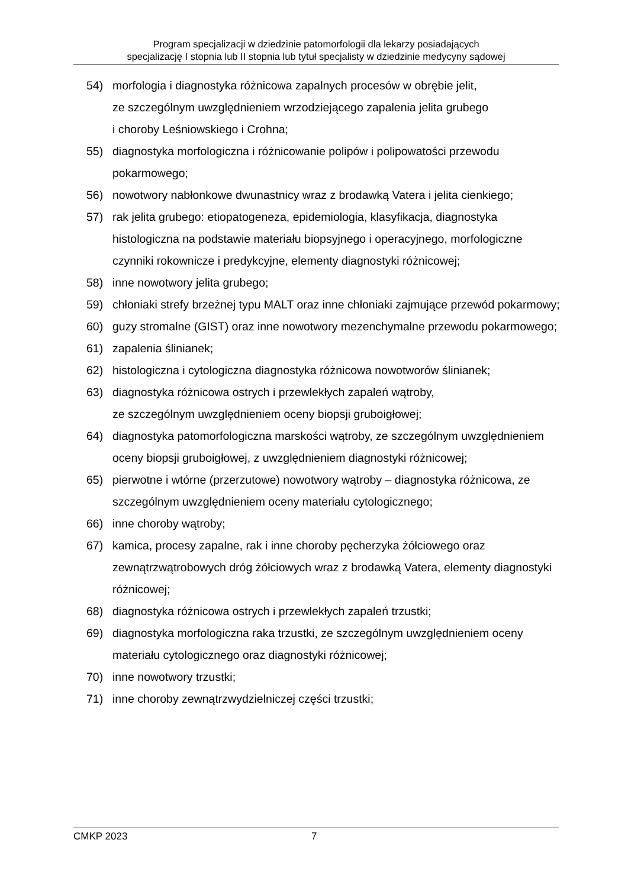Program specjalizacji w dziedzinie patomorfologii dla lekarzy posiadających
specjalizację I stopnia lub II stopnia lub tytuł specjalisty w dziedzinie medycyny sądowej
54) morfologia i diagnostyka różnicowa zapalnych procesów w obrębie jelit,
ze szczególnym uwzględnieniem wrzodziejącego zapalenia jelita grubego
i choroby Leśniowskiego i Crohna;
55) diagnostyka morfologiczna i różnicowanie polipów i polipowatości przewodu pokarmowego;
56) nowotwory nabłonkowe dwunastnicy wraz z brodawką Vatera i jelita cienkiego;
57) rak jelita grubego: etiopatogeneza, epidemiologia, klasyfikacja, diagnostyka histologiczna na podstawie materiału biopsyjnego i operacyjnego, morfologiczne czynniki rokownicze i predykcyjne, elementy diagnostyki różnicowej;
58) inne nowotwory jelita grubego;
59) chłoniaki strefy brzeżnej typu MALT oraz inne chłoniaki zajmujące przewód pokarmowy;
60) guzy stromalne (GIST) oraz inne nowotwory mezenchymalne przewodu pokarmowego;
61) zapalenia ślinianek;
62) histologiczna i cytologiczna diagnostyka różnicowa nowotworów ślinianek;
63) diagnostyka różnicowa ostrych i przewlekłych zapaleń wątroby,
ze szczególnym uwzględnieniem oceny biopsji gruboigłowej;
64) diagnostyka patomorfologiczna marskości wątroby, ze szczególnym uwzględnieniem oceny biopsji gruboigłowej, z uwzględnieniem diagnostyki różnicowej;
65) pierwotne i wtórne (przerzutowe) nowotwory wątroby – diagnostyka różnicowa, ze szczególnym uwzględnieniem oceny materiału cytologicznego;
66) inne choroby wątroby;
67) kamica, procesy zapalne, rak i inne choroby pęcherzyka żółciowego oraz zewnątrzwątrobowych dróg żółciowych wraz z brodawką Vatera, elementy diagnostyki różnicowej;
68) diagnostyka różnicowa ostrych i przewlekłych zapaleń trzustki;
69) diagnostyka morfologiczna raka trzustki, ze szczególnym uwzględnieniem oceny materiału cytologicznego oraz diagnostyki różnicowej;
70) inne nowotwory trzustki;
71) inne choroby zewnątrzwydzielniczej części trzustki;
CMKP 2023 7